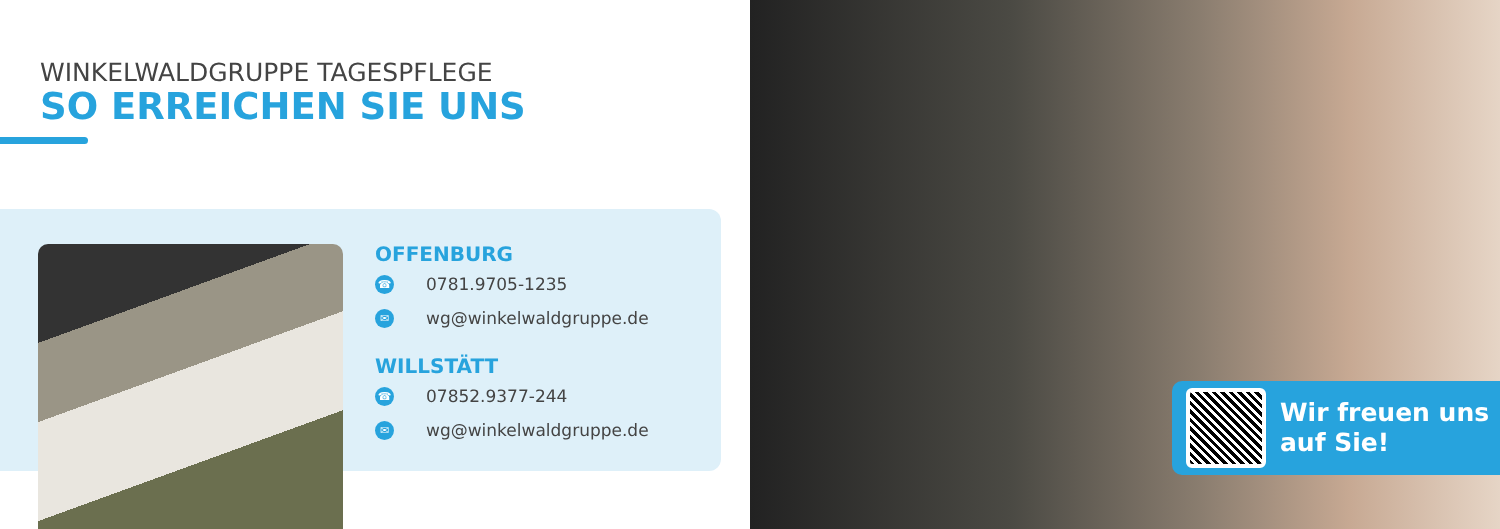WINKELWALDGRUPPE TAGESPFLEGE
SO ERREICHEN SIE UNS
OFFENBURG
☎ 0781.9705-1235
✉ wg@winkelwaldgruppe.de
WILLSTÄTT
☎ 07852.9377-244
✉ wg@winkelwaldgruppe.de
Wir freuen uns
auf Sie!